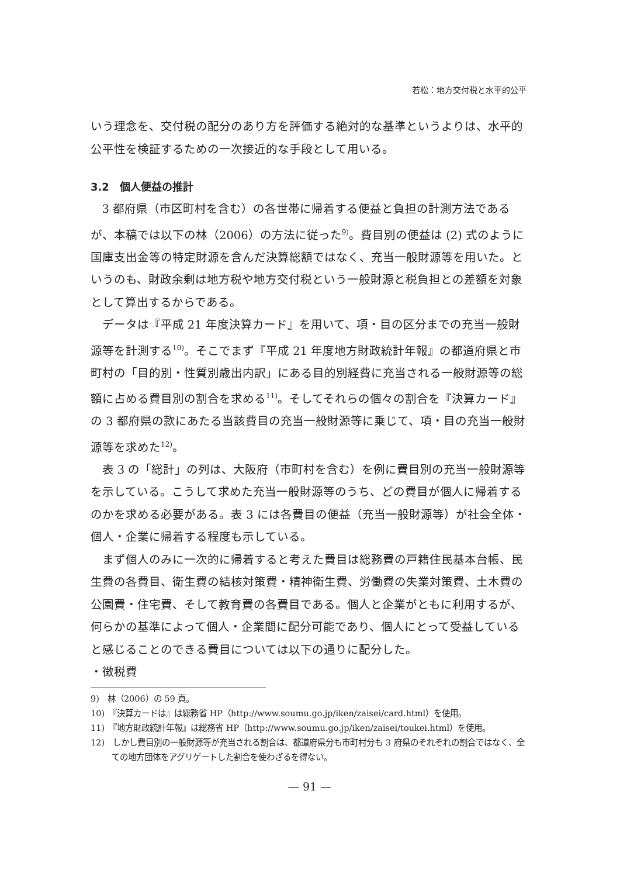若松：地方交付税と水平的公平
いう理念を、交付税の配分のあり方を評価する絶対的な基準というよりは、水平的公平性を検証するための一次接近的な手段として用いる。
3.2　個人便益の推計
3 都府県（市区町村を含む）の各世帯に帰着する便益と負担の計測方法であるが、本稿では以下の林（2006）の方法に従った<sup>9)</sup>。費目別の便益は (2) 式のように国庫支出金等の特定財源を含んだ決算総額ではなく、充当一般財源等を用いた。というのも、財政余剰は地方税や地方交付税という一般財源と税負担との差額を対象として算出するからである。
データは『平成 21 年度決算カード』を用いて、項・目の区分までの充当一般財源等を計測する<sup>10)</sup>。そこでまず『平成 21 年度地方財政統計年報』の都道府県と市町村の「目的別・性質別歳出内訳」にある目的別経費に充当される一般財源等の総額に占める費目別の割合を求める<sup>11)</sup>。そしてそれらの個々の割合を『決算カード』の 3 都府県の款にあたる当該費目の充当一般財源等に乗じて、項・目の充当一般財源等を求めた<sup>12)</sup>。
表 3 の「総計」の列は、大阪府（市町村を含む）を例に費目別の充当一般財源等を示している。こうして求めた充当一般財源等のうち、どの費目が個人に帰着するのかを求める必要がある。表 3 には各費目の便益（充当一般財源等）が社会全体・個人・企業に帰着する程度も示している。
まず個人のみに一次的に帰着すると考えた費目は総務費の戸籍住民基本台帳、民生費の各費目、衛生費の結核対策費・精神衛生費、労働費の失業対策費、土木費の公園費・住宅費、そして教育費の各費目である。個人と企業がともに利用するが、何らかの基準によって個人・企業間に配分可能であり、個人にとって受益していると感じることのできる費目については以下の通りに配分した。
・徴税費
9)　林（2006）の 59 頁。
10)　『決算カードは』は総務省 HP（http://www.soumu.go.jp/iken/zaisei/card.html）を使用。
11)　『地方財政統計年報』は総務省 HP（http://www.soumu.go.jp/iken/zaisei/toukei.html）を使用。
12)　しかし費目別の一般財源等が充当される割合は、都道府県分も市町村分も 3 府県のそれぞれの割合ではなく、全ての地方団体をアグリゲートした割合を使わざるを得ない。
— 91 —